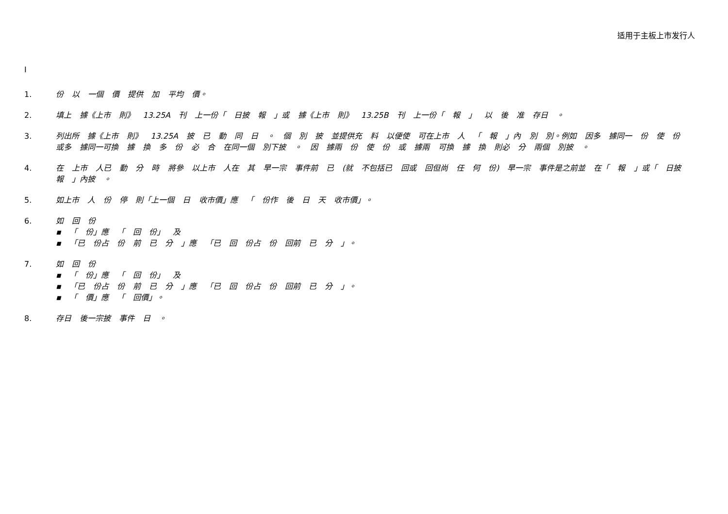适用于主板上市发行人
I
1. 份 以 一個 價 提供 加 平均 價。
2. 填上 據《上市 則》 13.25A 刊 上一份「 日披 報 」或 據《上市 則》 13.25B 刊 上一份「 報 」 以 後 准 存日 。
3. 列出所 據《上市 則》 13.25A 披 已 動 同 日 。 個 別 披 並提供充 料 以便使 可在上市 人 「 報 」內 別 別。例如 因多 據同一 份 使 份 或多 據同一可換 據 換 多 份 必 合 在同一個 別下披 。 因 據兩 份 使 份 或 據兩 可換 據 換 則必 分 兩個 別披 。
4. 在 上市 人已 動 分 時 將參 以上市 人在 其 早一宗 事件前 已 (就 不包括已 回或 回但尚 任 何 份) 早一宗 事件是之前並 在「 報 」或「 日披 報 」內披 。
5. 如上市 人 份 停 則「上一個 日 收市價」應 「 份作 後 日 天 收市價」。
6. 如 回 份
▪ 「 份」應 「 回 份」 及
▪ 「已 份占 份 前 已 分 」應 「已 回 份占 份 回前 已 分 」。
7. 如 回 份
▪ 「 份」應 「 回 份」 及
▪ 「已 份占 份 前 已 分 」應 「已 回 份占 份 回前 已 分 」。
▪ 「 價」應 「 回價」。
8. 存日 後一宗披 事件 日 。